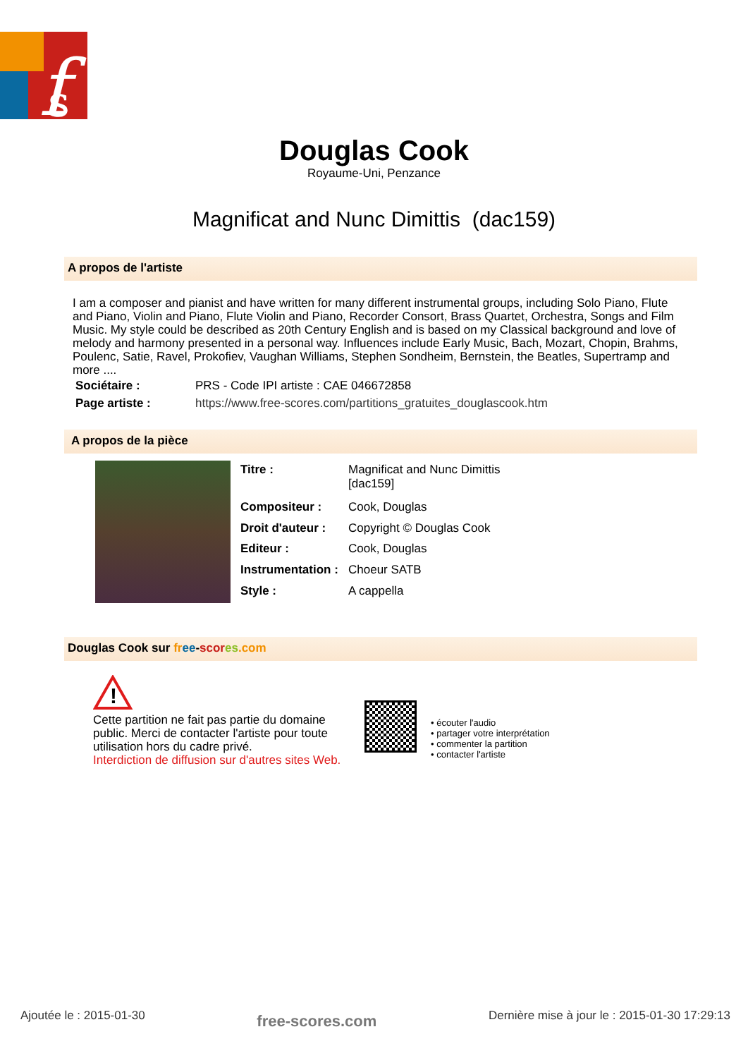f
s
Douglas Cook
Royaume-Uni, Penzance
Magnificat and Nunc Dimittis (dac159)
A propos de l'artiste
I am a composer and pianist and have written for many different instrumental groups, including Solo Piano, Flute and Piano, Violin and Piano, Flute Violin and Piano, Recorder Consort, Brass Quartet, Orchestra, Songs and Film Music. My style could be described as 20th Century English and is based on my Classical background and love of melody and harmony presented in a personal way. Influences include Early Music, Bach, Mozart, Chopin, Brahms, Poulenc, Satie, Ravel, Prokofiev, Vaughan Williams, Stephen Sondheim, Bernstein, the Beatles, Supertramp and more ....
| Sociétaire : | PRS - Code IPI artiste : CAE 046672858 |
| Page artiste : | https://www.free-scores.com/partitions_gratuites_douglascook.htm |
A propos de la pièce
| Titre : | Magnificat and Nunc Dimittis [dac159] |
| Compositeur : | Cook, Douglas |
| Droit d'auteur : | Copyright © Douglas Cook |
| Editeur : | Cook, Douglas |
| Instrumentation : | Choeur SATB |
| Style : | A cappella |
Douglas Cook sur fr ee-scor es.com
!
Cette partition ne fait pas partie du domaine public. Merci de contacter l'artiste pour toute utilisation hors du cadre privé.
Interdiction de diffusion sur d'autres sites Web.
• écouter l'audio
• partager votre interprétation
• commenter la partition
• contacter l'artiste
Ajoutée le : 2015-01-30 free-scores.com Dernière mise à jour le : 2015-01-30 17:29:13